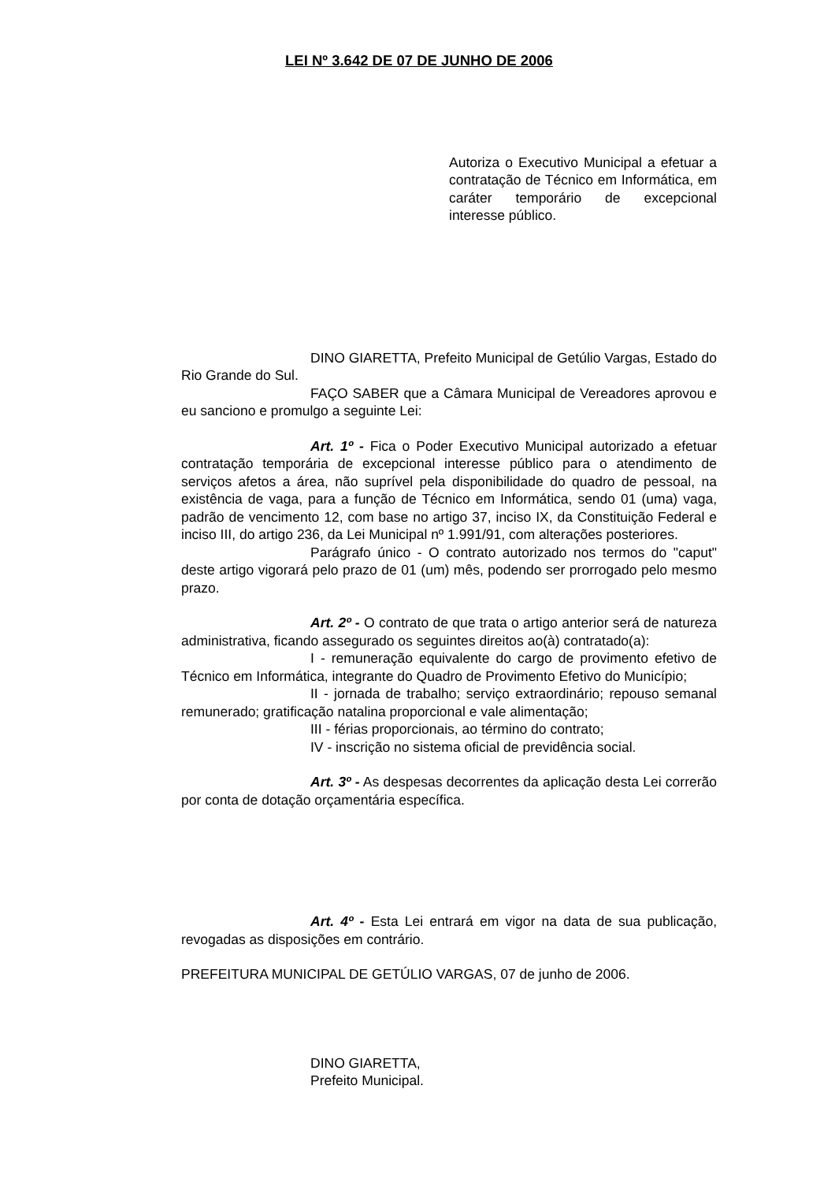LEI Nº 3.642 DE 07 DE JUNHO DE 2006
Autoriza o Executivo Municipal a efetuar a contratação de Técnico em Informática, em caráter temporário de excepcional interesse público.
DINO GIARETTA, Prefeito Municipal de Getúlio Vargas, Estado do Rio Grande do Sul.
FAÇO SABER que a Câmara Municipal de Vereadores aprovou e eu sanciono e promulgo a seguinte Lei:
Art. 1º - Fica o Poder Executivo Municipal autorizado a efetuar contratação temporária de excepcional interesse público para o atendimento de serviços afetos a área, não suprível pela disponibilidade do quadro de pessoal, na existência de vaga, para a função de Técnico em Informática, sendo 01 (uma) vaga, padrão de vencimento 12, com base no artigo 37, inciso IX, da Constituição Federal e inciso III, do artigo 236, da Lei Municipal nº 1.991/91, com alterações posteriores.
Parágrafo único - O contrato autorizado nos termos do "caput" deste artigo vigorará pelo prazo de 01 (um) mês, podendo ser prorrogado pelo mesmo prazo.
Art. 2º - O contrato de que trata o artigo anterior será de natureza administrativa, ficando assegurado os seguintes direitos ao(à) contratado(a):
I - remuneração equivalente do cargo de provimento efetivo de Técnico em Informática, integrante do Quadro de Provimento Efetivo do Município;
II - jornada de trabalho; serviço extraordinário; repouso semanal remunerado; gratificação natalina proporcional e vale alimentação;
III - férias proporcionais, ao término do contrato;
IV - inscrição no sistema oficial de previdência social.
Art. 3º - As despesas decorrentes da aplicação desta Lei correrão por conta de dotação orçamentária específica.
Art. 4º - Esta Lei entrará em vigor na data de sua publicação, revogadas as disposições em contrário.
PREFEITURA MUNICIPAL DE GETÚLIO VARGAS, 07 de junho de 2006.
DINO GIARETTA,
Prefeito Municipal.